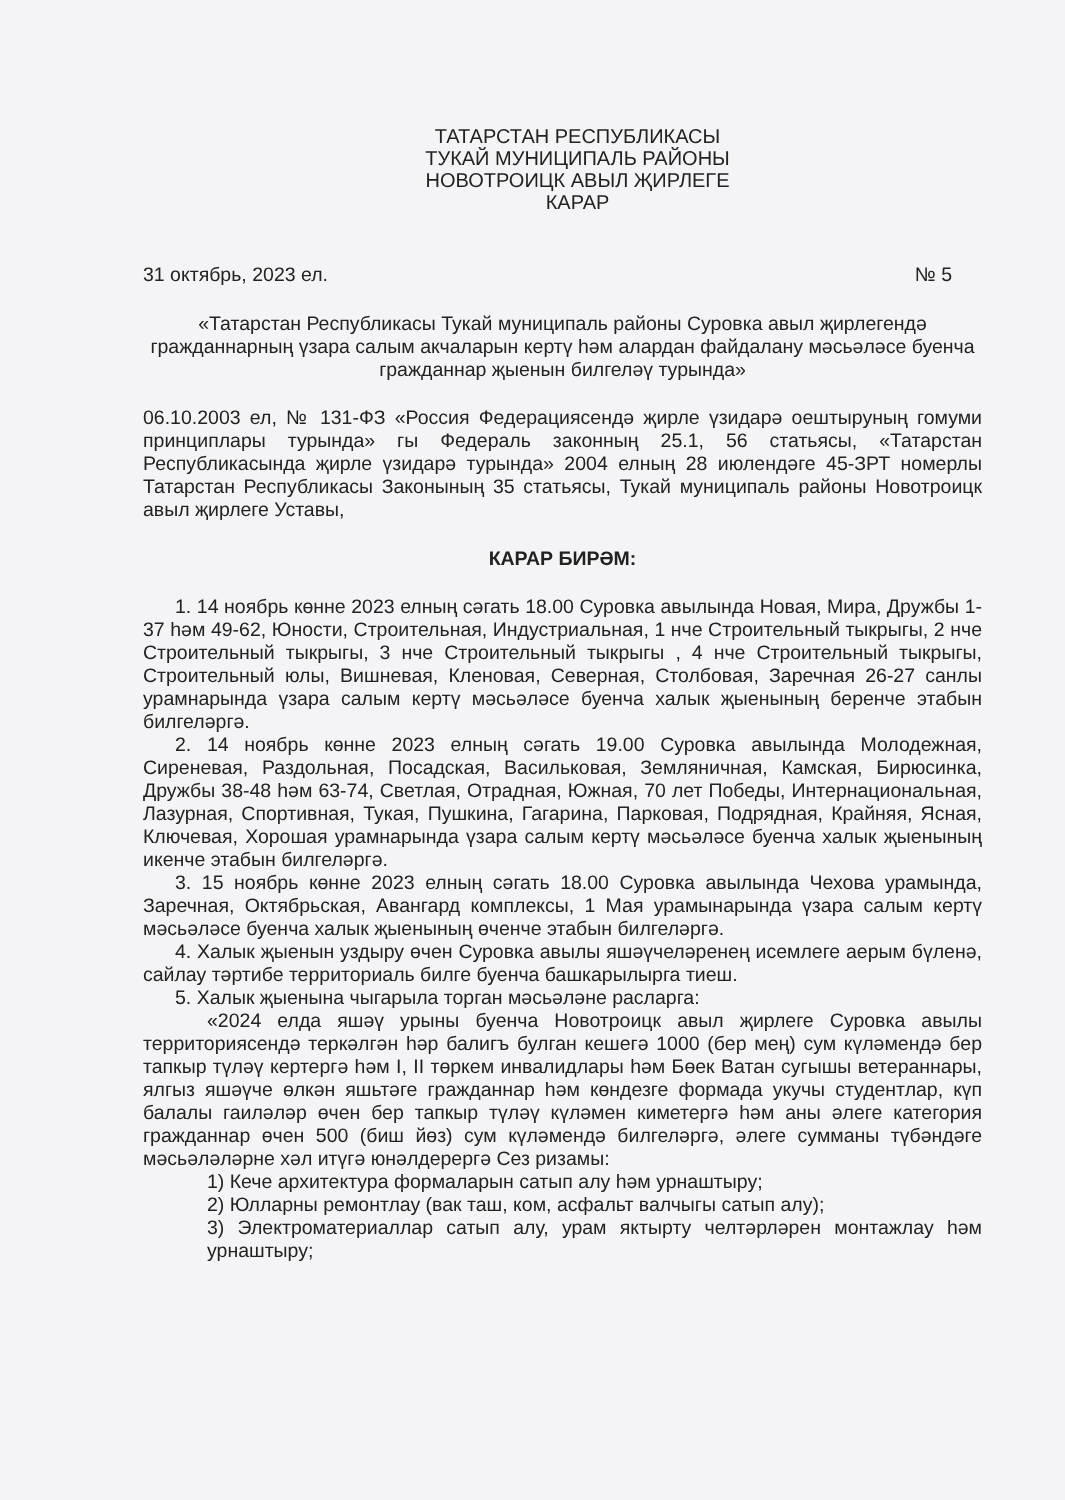ТАТАРСТАН РЕСПУБЛИКАСЫ
ТУКАЙ МУНИЦИПАЛЬ РАЙОНЫ
НОВОТРОИЦК АВЫЛ ҖИРЛЕГЕ
КАРАР
31 октябрь, 2023 ел. № 5
«Татарстан Республикасы Тукай муниципаль районы Суровка авыл җирлегендә гражданнарның үзара салым акчаларын кертү һәм алардан файдалану мәсьәләсе буенча гражданнар җыенын билгеләү турында»
06.10.2003 ел, № 131-ФЗ «Россия Федерациясендә җирле үзидарә оештыруның гомуми принциплары турында» гы Федераль законның 25.1, 56 статьясы, «Татарстан Республикасында җирле үзидарә турында» 2004 елның 28 июлендәге 45-ЗРТ номерлы Татарстан Республикасы Законының 35 статьясы, Тукай муниципаль районы Новотроицк авыл җирлеге Уставы,
КАРАР БИРӘМ:
1. 14 ноябрь көнне 2023 елның сәгать 18.00 Суровка авылында Новая, Мира, Дружбы 1-37 һәм 49-62, Юности, Строительная, Индустриальная, 1 нче Строительный тыкрыгы, 2 нче Строительный тыкрыгы, 3 нче Строительный тыкрыгы , 4 нче Строительный тыкрыгы, Строительный юлы, Вишневая, Кленовая, Северная, Столбовая, Заречная 26-27 санлы урамнарында үзара салым кертү мәсьәләсе буенча халык җыенының беренче этабын билгеләргә.
2. 14 ноябрь көнне 2023 елның сәгать 19.00 Суровка авылында Молодежная, Сиреневая, Раздольная, Посадская, Васильковая, Земляничная, Камская, Бирюсинка, Дружбы 38-48 һәм 63-74, Светлая, Отрадная, Южная, 70 лет Победы, Интернациональная, Лазурная, Спортивная, Тукая, Пушкина, Гагарина, Парковая, Подрядная, Крайняя, Ясная, Ключевая, Хорошая урамнарында үзара салым кертү мәсьәләсе буенча халык җыенының икенче этабын билгеләргә.
3. 15 ноябрь көнне 2023 елның сәгать 18.00 Суровка авылында Чехова урамында, Заречная, Октябрьская, Авангард комплексы, 1 Мая урамынарында үзара салым кертү мәсьәләсе буенча халык җыенының өченче этабын билгеләргә.
4. Халык җыенын уздыру өчен Суровка авылы яшәүчеләренең исемлеге аерым бүленә, сайлау тәртибе территориаль билге буенча башкарылырга тиеш.
5. Халык җыенына чыгарыла торган мәсьәләне расларга:
«2024 елда яшәү урыны буенча Новотроицк авыл җирлеге Суровка авылы территориясендә теркәлгән һәр балигъ булган кешегә 1000 (бер мең) сум күләмендә бер тапкыр түләү кертергә һәм I, II төркем инвалидлары һәм Бөек Ватан сугышы ветераннары, ялгыз яшәүче өлкән яшьтәге гражданнар һәм көндезге формада укучы студентлар, күп балалы гаиләләр өчен бер тапкыр түләү күләмен киметергә һәм аны әлеге категория гражданнар өчен 500 (биш йөз) сум күләмендә билгеләргә, әлеге сумманы түбәндәге мәсьәләләрне хәл итүгә юнәлдерергә Сез ризамы:
1) Кече архитектура формаларын сатып алу һәм урнаштыру;
2) Юлларны ремонтлау (вак таш, ком, асфальт валчыгы сатып алу);
3) Электроматериаллар сатып алу, урам яктырту челтәрләрен монтажлау һәм урнаштыру;